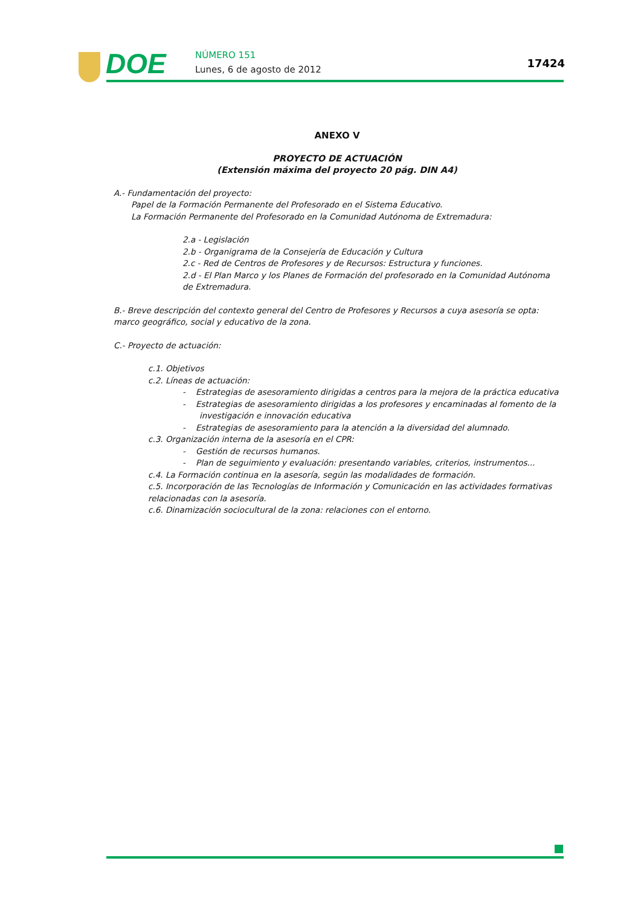DOE NÚMERO 151
Lunes, 6 de agosto de 2012 17424
ANEXO V
PROYECTO DE ACTUACIÓN
(Extensión máxima del proyecto 20 pág. DIN A4)
A.- Fundamentación del proyecto:
Papel de la Formación Permanente del Profesorado en el Sistema Educativo.
La Formación Permanente del Profesorado en la Comunidad Autónoma de Extremadura:
2.a - Legislación
2.b - Organigrama de la Consejería de Educación y Cultura
2.c - Red de Centros de Profesores y de Recursos: Estructura y funciones.
2.d - El Plan Marco y los Planes de Formación del profesorado en la Comunidad Autónoma de Extremadura.
B.- Breve descripción del contexto general del Centro de Profesores y Recursos a cuya asesoría se opta: marco geográfico, social y educativo de la zona.
C.- Proyecto de actuación:
c.1. Objetivos
c.2. Líneas de actuación:
- Estrategias de asesoramiento dirigidas a centros para la mejora de la práctica educativa
- Estrategias de asesoramiento dirigidas a los profesores y encaminadas al fomento de la investigación e innovación educativa
- Estrategias de asesoramiento para la atención a la diversidad del alumnado.
c.3. Organización interna de la asesoría en el CPR:
- Gestión de recursos humanos.
- Plan de seguimiento y evaluación: presentando variables, criterios, instrumentos...
c.4. La Formación continua en la asesoría, según las modalidades de formación.
c.5. Incorporación de las Tecnologías de Información y Comunicación en las actividades formativas relacionadas con la asesoría.
c.6. Dinamización sociocultural de la zona: relaciones con el entorno.